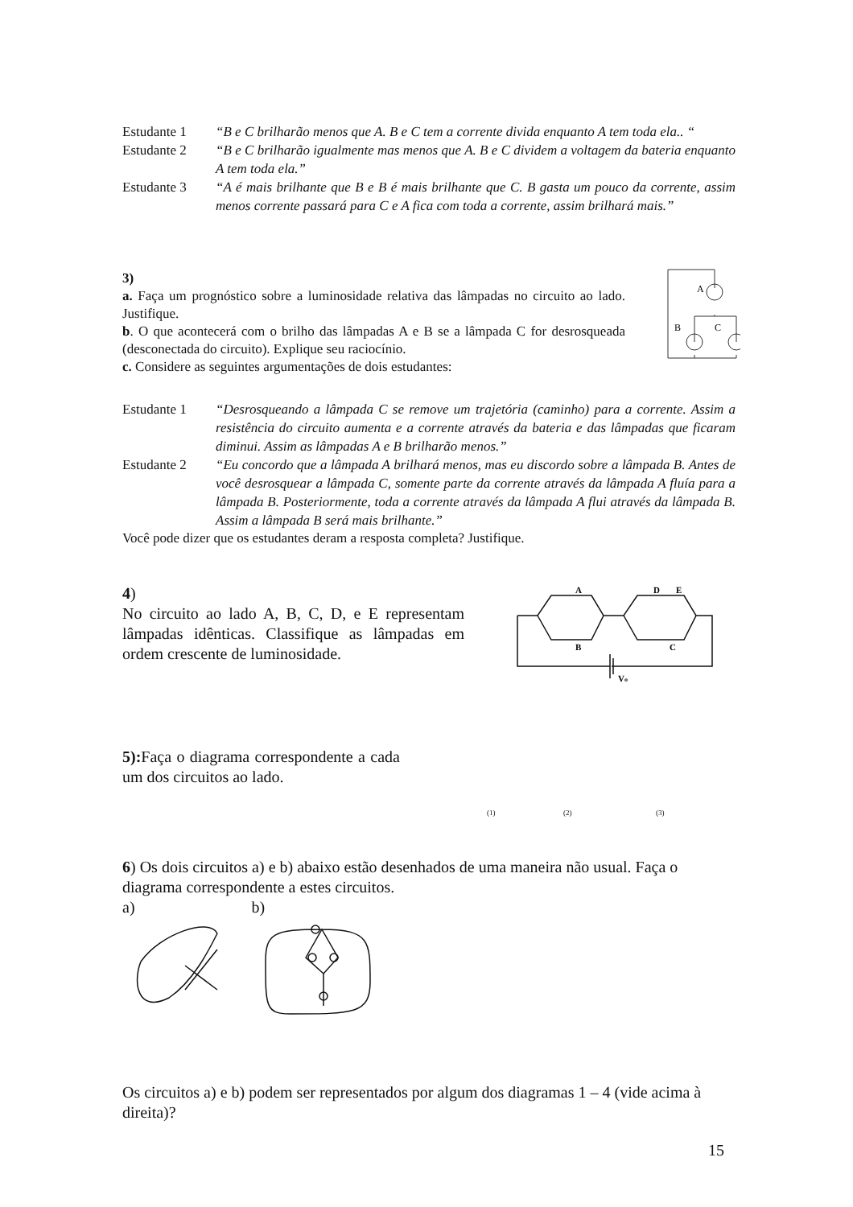Estudante 1 “B e C brilharão menos que A. B e C tem a corrente divida enquanto A tem toda ela.. “
Estudante 2 “B e C brilharão igualmente mas menos que A. B e C dividem a voltagem da bateria enquanto A tem toda ela.”
Estudante 3 “A é mais brilhante que B e B é mais brilhante que C. B gasta um pouco da corrente, assim menos corrente passará para C e A fica com toda a corrente, assim brilhará mais.”
3)
a. Faça um prognóstico sobre a luminosidade relativa das lâmpadas no circuito ao lado. Justifique.
b. O que acontecerá com o brilho das lâmpadas A e B se a lâmpada C for desrosqueada (desconectada do circuito). Explique seu raciocínio.
c. Considere as seguintes argumentações de dois estudantes:
A
B
C
Estudante 1 “Desrosqueando a lâmpada C se remove um trajetória (caminho) para a corrente. Assim a resistência do circuito aumenta e a corrente através da bateria e das lâmpadas que ficaram diminui. Assim as lâmpadas A e B brilharão menos.”
Estudante 2 “Eu concordo que a lâmpada A brilhará menos, mas eu discordo sobre a lâmpada B. Antes de você desrosquear a lâmpada C, somente parte da corrente através da lâmpada A fluía para a lâmpada B. Posteriormente, toda a corrente através da lâmpada A flui através da lâmpada B. Assim a lâmpada B será mais brilhante.”
Você pode dizer que os estudantes deram a resposta completa? Justifique.
4)
No circuito ao lado A, B, C, D, e E representam lâmpadas idênticas. Classifique as lâmpadas em ordem crescente de luminosidade.
A
B
D
E
C
Vo
5): Faça o diagrama correspondente a cada um dos circuitos ao lado.
(1) (2) (3)
6) Os dois circuitos a) e b) abaixo estão desenhados de uma maneira não usual. Faça o diagrama correspondente a estes circuitos.
a) b)
Os circuitos a) e b) podem ser representados por algum dos diagramas 1 – 4 (vide acima à direita)?
15